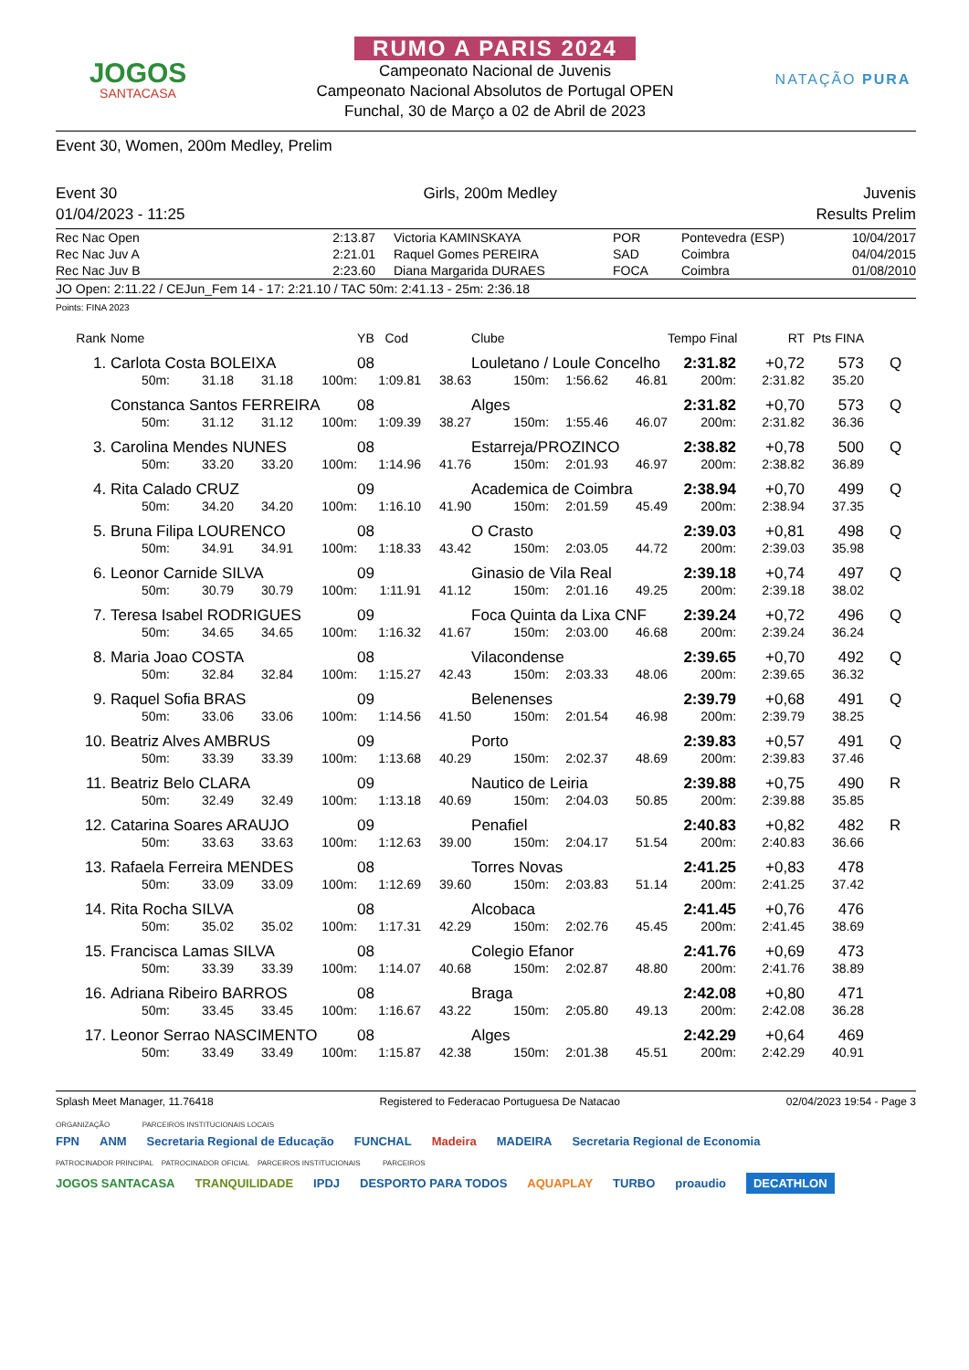JOGOS
SANTACASA
RUMO A PARIS 2024
Campeonato Nacional de Juvenis
Campeonato Nacional Absolutos de Portugal OPEN
Funchal, 30 de Março a 02 de Abril de 2023
NATAÇÃO PURA
Event 30, Women, 200m Medley, Prelim
Event 30 Girls, 200m Medley Juvenis
01/04/2023 - 11:25 Results Prelim
| Rec Nac Open | 2:13.87 | Victoria KAMINSKAYA | POR | Pontevedra (ESP) | 10/04/2017 |
| Rec Nac Juv A | 2:21.01 | Raquel Gomes PEREIRA | SAD | Coimbra | 04/04/2015 |
| Rec Nac Juv B | 2:23.60 | Diana Margarida DURAES | FOCA | Coimbra | 01/08/2010 |
JO Open: 2:11.22 / CEJun_Fem 14 - 17: 2:21.10 / TAC 50m: 2:41.13 - 25m: 2:36.18
Points: FINA 2023
| Rank | Nome | | | | YB Cod | | Clube | | | Tempo Final | RT | Pts FINA | |
| --- | --- | --- | --- | --- | --- | --- | --- | --- | --- | --- | --- | --- | --- |
| 1. | Carlota Costa BOLEIXA | | | | 08 | | Louletano / Loule Concelho | | | 2:31.82 | +0,72 | 573 | Q |
| | 50m: | 31.18 | 31.18 | 100m: | 1:09.81 | 38.63 | 150m: | 1:56.62 | 46.81 | 200m: | 2:31.82 | 35.20 | |
| | Constanca Santos FERREIRA | | | | 08 | | Alges | | | 2:31.82 | +0,70 | 573 | Q |
| | 50m: | 31.12 | 31.12 | 100m: | 1:09.39 | 38.27 | 150m: | 1:55.46 | 46.07 | 200m: | 2:31.82 | 36.36 | |
| 3. | Carolina Mendes NUNES | | | | 08 | | Estarreja/PROZINCO | | | 2:38.82 | +0,78 | 500 | Q |
| | 50m: | 33.20 | 33.20 | 100m: | 1:14.96 | 41.76 | 150m: | 2:01.93 | 46.97 | 200m: | 2:38.82 | 36.89 | |
| 4. | Rita Calado CRUZ | | | | 09 | | Academica de Coimbra | | | 2:38.94 | +0,70 | 499 | Q |
| | 50m: | 34.20 | 34.20 | 100m: | 1:16.10 | 41.90 | 150m: | 2:01.59 | 45.49 | 200m: | 2:38.94 | 37.35 | |
| 5. | Bruna Filipa LOURENCO | | | | 08 | | O Crasto | | | 2:39.03 | +0,81 | 498 | Q |
| | 50m: | 34.91 | 34.91 | 100m: | 1:18.33 | 43.42 | 150m: | 2:03.05 | 44.72 | 200m: | 2:39.03 | 35.98 | |
| 6. | Leonor Carnide SILVA | | | | 09 | | Ginasio de Vila Real | | | 2:39.18 | +0,74 | 497 | Q |
| | 50m: | 30.79 | 30.79 | 100m: | 1:11.91 | 41.12 | 150m: | 2:01.16 | 49.25 | 200m: | 2:39.18 | 38.02 | |
| 7. | Teresa Isabel RODRIGUES | | | | 09 | | Foca Quinta da Lixa CNF | | | 2:39.24 | +0,72 | 496 | Q |
| | 50m: | 34.65 | 34.65 | 100m: | 1:16.32 | 41.67 | 150m: | 2:03.00 | 46.68 | 200m: | 2:39.24 | 36.24 | |
| 8. | Maria Joao COSTA | | | | 08 | | Vilacondense | | | 2:39.65 | +0,70 | 492 | Q |
| | 50m: | 32.84 | 32.84 | 100m: | 1:15.27 | 42.43 | 150m: | 2:03.33 | 48.06 | 200m: | 2:39.65 | 36.32 | |
| 9. | Raquel Sofia BRAS | | | | 09 | | Belenenses | | | 2:39.79 | +0,68 | 491 | Q |
| | 50m: | 33.06 | 33.06 | 100m: | 1:14.56 | 41.50 | 150m: | 2:01.54 | 46.98 | 200m: | 2:39.79 | 38.25 | |
| 10. | Beatriz Alves AMBRUS | | | | 09 | | Porto | | | 2:39.83 | +0,57 | 491 | Q |
| | 50m: | 33.39 | 33.39 | 100m: | 1:13.68 | 40.29 | 150m: | 2:02.37 | 48.69 | 200m: | 2:39.83 | 37.46 | |
| 11. | Beatriz Belo CLARA | | | | 09 | | Nautico de Leiria | | | 2:39.88 | +0,75 | 490 | R |
| | 50m: | 32.49 | 32.49 | 100m: | 1:13.18 | 40.69 | 150m: | 2:04.03 | 50.85 | 200m: | 2:39.88 | 35.85 | |
| 12. | Catarina Soares ARAUJO | | | | 09 | | Penafiel | | | 2:40.83 | +0,82 | 482 | R |
| | 50m: | 33.63 | 33.63 | 100m: | 1:12.63 | 39.00 | 150m: | 2:04.17 | 51.54 | 200m: | 2:40.83 | 36.66 | |
| 13. | Rafaela Ferreira MENDES | | | | 08 | | Torres Novas | | | 2:41.25 | +0,83 | 478 | |
| | 50m: | 33.09 | 33.09 | 100m: | 1:12.69 | 39.60 | 150m: | 2:03.83 | 51.14 | 200m: | 2:41.25 | 37.42 | |
| 14. | Rita Rocha SILVA | | | | 08 | | Alcobaca | | | 2:41.45 | +0,76 | 476 | |
| | 50m: | 35.02 | 35.02 | 100m: | 1:17.31 | 42.29 | 150m: | 2:02.76 | 45.45 | 200m: | 2:41.45 | 38.69 | |
| 15. | Francisca Lamas SILVA | | | | 08 | | Colegio Efanor | | | 2:41.76 | +0,69 | 473 | |
| | 50m: | 33.39 | 33.39 | 100m: | 1:14.07 | 40.68 | 150m: | 2:02.87 | 48.80 | 200m: | 2:41.76 | 38.89 | |
| 16. | Adriana Ribeiro BARROS | | | | 08 | | Braga | | | 2:42.08 | +0,80 | 471 | |
| | 50m: | 33.45 | 33.45 | 100m: | 1:16.67 | 43.22 | 150m: | 2:05.80 | 49.13 | 200m: | 2:42.08 | 36.28 | |
| 17. | Leonor Serrao NASCIMENTO | | | | 08 | | Alges | | | 2:42.29 | +0,64 | 469 | |
| | 50m: | 33.49 | 33.49 | 100m: | 1:15.87 | 42.38 | 150m: | 2:01.38 | 45.51 | 200m: | 2:42.29 | 40.91 | |
Splash Meet Manager, 11.76418 Registered to Federacao Portuguesa De Natacao 02/04/2023 19:54 - Page 3
ORGANIZAÇÃO PARCEIROS INSTITUCIONAIS LOCAIS
FPN ANM Secretaria Regional de Educação FUNCHAL Madeira MADEIRA Secretaria Regional de Economia
PATROCINADOR PRINCIPAL PATROCINADOR OFICIAL PARCEIROS INSTITUCIONAIS PARCEIROS
JOGOS SANTACASA TRANQUILIDADE IPDJ DESPORTO PARA TODOS AQUAPLAY TURBO proaudio DECATHLON